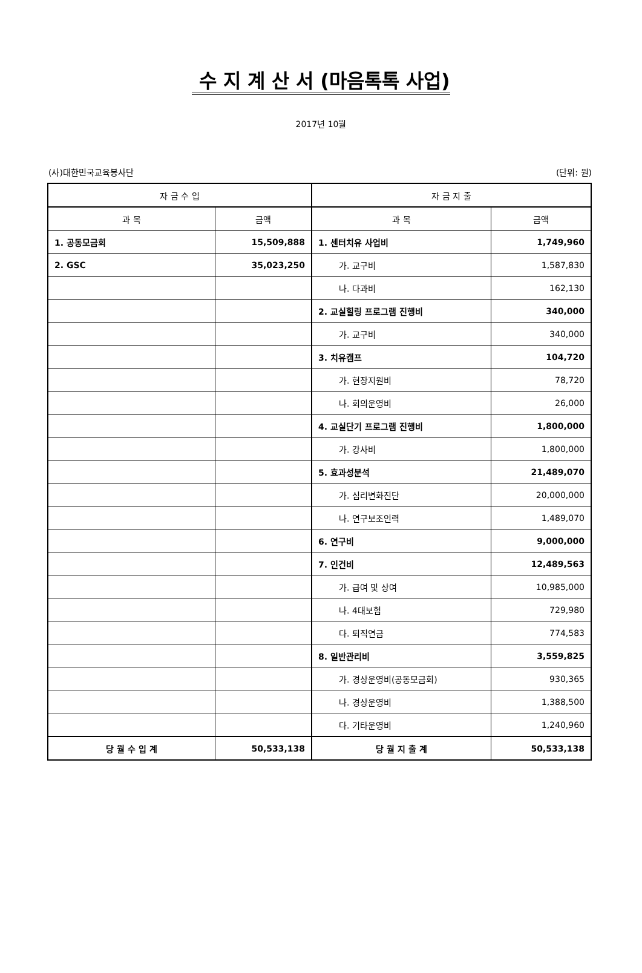수 지 계 산 서 (마음톡톡 사업)
2017년 10월
(사)대한민국교육봉사단 (단위: 원)
| 자 금 수 입 | | 자 금 지 출 | |
| --- | --- | --- | --- |
| 과 목 | 금액 | 과 목 | 금액 |
| 1. 공동모금회 | 15,509,888 | 1. 센터치유 사업비 | 1,749,960 |
| 2. GSC | 35,023,250 | 가. 교구비 | 1,587,830 |
| | | 나. 다과비 | 162,130 |
| | | 2. 교실힐링 프로그램 진행비 | 340,000 |
| | | 가. 교구비 | 340,000 |
| | | 3. 치유캠프 | 104,720 |
| | | 가. 현장지원비 | 78,720 |
| | | 나. 회의운영비 | 26,000 |
| | | 4. 교실단기 프로그램 진행비 | 1,800,000 |
| | | 가. 강사비 | 1,800,000 |
| | | 5. 효과성분석 | 21,489,070 |
| | | 가. 심리변화진단 | 20,000,000 |
| | | 나. 연구보조인력 | 1,489,070 |
| | | 6. 연구비 | 9,000,000 |
| | | 7. 인건비 | 12,489,563 |
| | | 가. 급여 및 상여 | 10,985,000 |
| | | 나. 4대보험 | 729,980 |
| | | 다. 퇴직연금 | 774,583 |
| | | 8. 일반관리비 | 3,559,825 |
| | | 가. 경상운영비(공동모금회) | 930,365 |
| | | 나. 경상운영비 | 1,388,500 |
| | | 다. 기타운영비 | 1,240,960 |
| 당 월 수 입 계 | 50,533,138 | 당 월 지 출 계 | 50,533,138 |